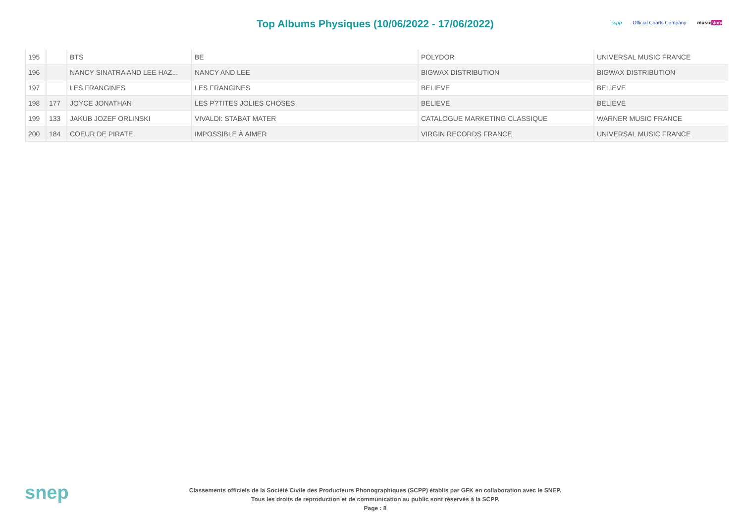Top Albums Physiques (10/06/2022 - 17/06/2022)
scpp Official Charts Company music story
| 195 | | BTS | BE | POLYDOR | UNIVERSAL MUSIC FRANCE |
| 196 | | NANCY SINATRA AND LEE HAZ... | NANCY AND LEE | BIGWAX DISTRIBUTION | BIGWAX DISTRIBUTION |
| 197 | | LES FRANGINES | LES FRANGINES | BELIEVE | BELIEVE |
| 198 | 177 | JOYCE JONATHAN | LES P?TITES JOLIES CHOSES | BELIEVE | BELIEVE |
| 199 | 133 | JAKUB JOZEF ORLINSKI | VIVALDI: STABAT MATER | CATALOGUE MARKETING CLASSIQUE | WARNER MUSIC FRANCE |
| 200 | 184 | COEUR DE PIRATE | IMPOSSIBLE À AIMER | VIRGIN RECORDS FRANCE | UNIVERSAL MUSIC FRANCE |
snep
Classements officiels de la Société Civile des Producteurs Phonographiques (SCPP) établis par GFK en collaboration avec le SNEP.
Tous les droits de reproduction et de communication au public sont réservés à la SCPP.
Page : 8